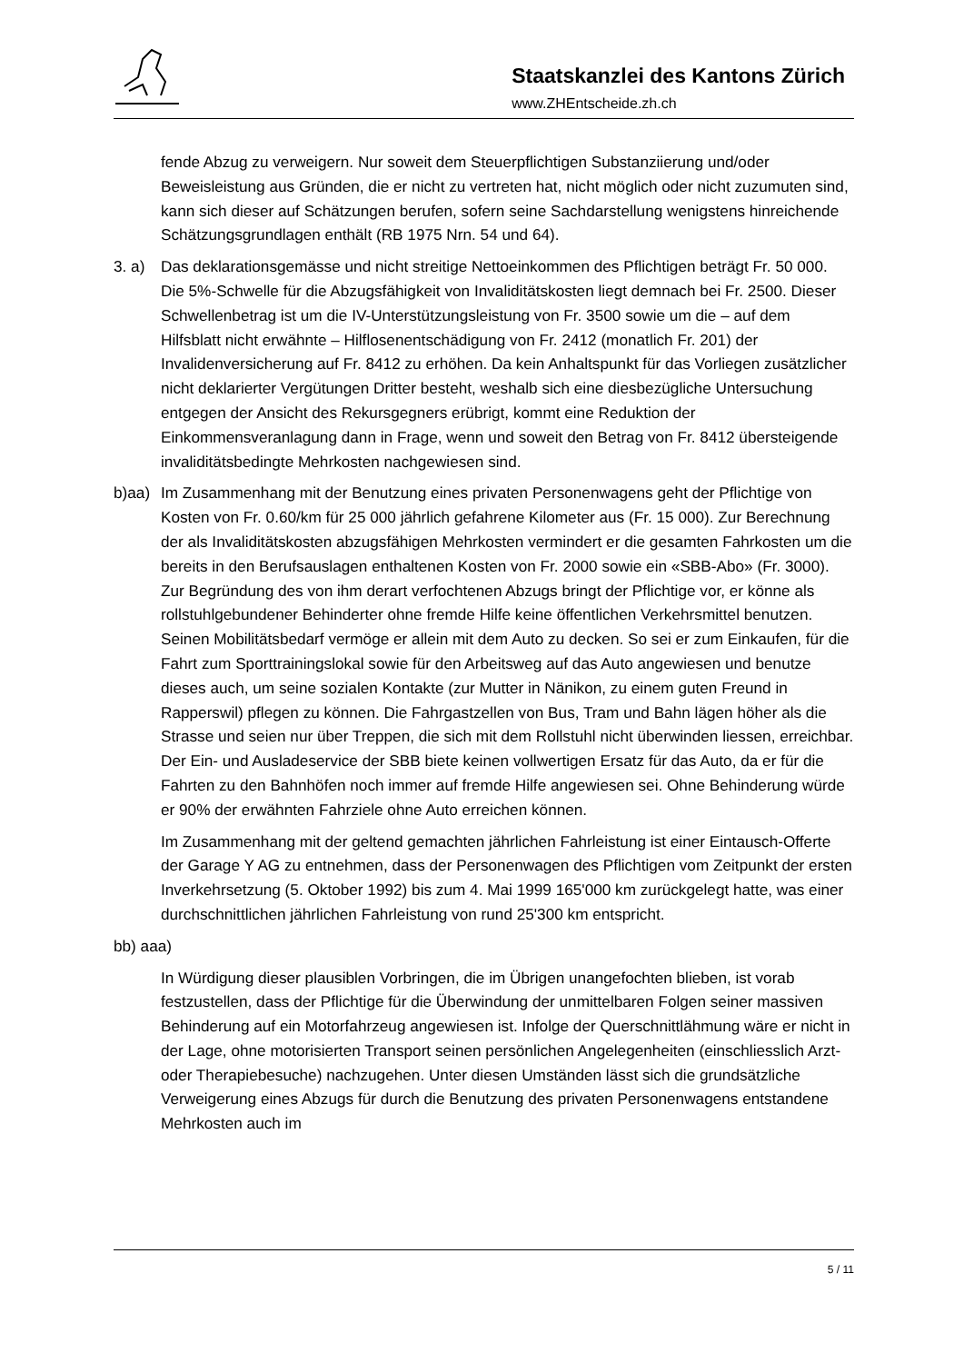Staatskanzlei des Kantons Zürich
www.ZHEntscheide.zh.ch
fende Abzug zu verweigern. Nur soweit dem Steuerpflichtigen Substanziierung und/oder Beweisleistung aus Gründen, die er nicht zu vertreten hat, nicht möglich oder nicht zuzumuten sind, kann sich dieser auf Schätzungen berufen, sofern seine Sachdarstellung wenigstens hinreichende Schätzungsgrundlagen enthält (RB 1975 Nrn. 54 und 64).
3. a) Das deklarationsgemässe und nicht streitige Nettoeinkommen des Pflichtigen beträgt Fr. 50 000. Die 5%-Schwelle für die Abzugsfähigkeit von Invaliditätskosten liegt demnach bei Fr. 2500. Dieser Schwellenbetrag ist um die IV-Unterstützungsleistung von Fr. 3500 sowie um die – auf dem Hilfsblatt nicht erwähnte – Hilflosenentschädigung von Fr. 2412 (monatlich Fr. 201) der Invalidenversicherung auf Fr. 8412 zu erhöhen. Da kein Anhaltspunkt für das Vorliegen zusätzlicher nicht deklarierter Vergütungen Dritter besteht, weshalb sich eine diesbezügliche Untersuchung entgegen der Ansicht des Rekursgegners erübrigt, kommt eine Reduktion der Einkommensveranlagung dann in Frage, wenn und soweit den Betrag von Fr. 8412 übersteigende invaliditätsbedingte Mehrkosten nachgewiesen sind.
b)aa) Im Zusammenhang mit der Benutzung eines privaten Personenwagens geht der Pflichtige von Kosten von Fr. 0.60/km für 25 000 jährlich gefahrene Kilometer aus (Fr. 15 000). Zur Berechnung der als Invaliditätskosten abzugsfähigen Mehrkosten vermindert er die gesamten Fahrkosten um die bereits in den Berufsauslagen enthaltenen Kosten von Fr. 2000 sowie ein «SBB-Abo» (Fr. 3000). Zur Begründung des von ihm derart verfochtenen Abzugs bringt der Pflichtige vor, er könne als rollstuhlgebundener Behinderter ohne fremde Hilfe keine öffentlichen Verkehrsmittel benutzen. Seinen Mobilitätsbedarf vermöge er allein mit dem Auto zu decken. So sei er zum Einkaufen, für die Fahrt zum Sporttrainingslokal sowie für den Arbeitsweg auf das Auto angewiesen und benutze dieses auch, um seine sozialen Kontakte (zur Mutter in Nänikon, zu einem guten Freund in Rapperswil) pflegen zu können. Die Fahrgastzellen von Bus, Tram und Bahn lägen höher als die Strasse und seien nur über Treppen, die sich mit dem Rollstuhl nicht überwinden liessen, erreichbar. Der Ein- und Ausladeservice der SBB biete keinen vollwertigen Ersatz für das Auto, da er für die Fahrten zu den Bahnhöfen noch immer auf fremde Hilfe angewiesen sei. Ohne Behinderung würde er 90% der erwähnten Fahrziele ohne Auto erreichen können.
Im Zusammenhang mit der geltend gemachten jährlichen Fahrleistung ist einer Eintausch-Offerte der Garage Y AG zu entnehmen, dass der Personenwagen des Pflichtigen vom Zeitpunkt der ersten Inverkehrsetzung (5. Oktober 1992) bis zum 4. Mai 1999 165'000 km zurückgelegt hatte, was einer durchschnittlichen jährlichen Fahrleistung von rund 25'300 km entspricht.
bb) aaa)
In Würdigung dieser plausiblen Vorbringen, die im Übrigen unangefochten blieben, ist vorab festzustellen, dass der Pflichtige für die Überwindung der unmittelbaren Folgen seiner massiven Behinderung auf ein Motorfahrzeug angewiesen ist. Infolge der Querschnittlähmung wäre er nicht in der Lage, ohne motorisierten Transport seinen persönlichen Angelegenheiten (einschliesslich Arzt- oder Therapiebesuche) nachzugehen. Unter diesen Umständen lässt sich die grundsätzliche Verweigerung eines Abzugs für durch die Benutzung des privaten Personenwagens entstandene Mehrkosten auch im
5 / 11